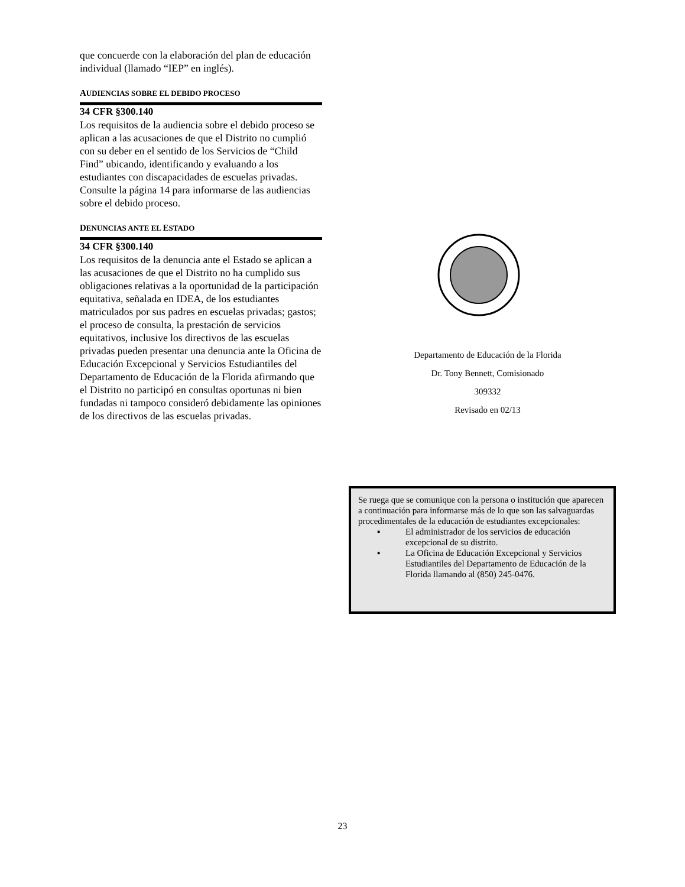que concuerde con la elaboración del plan de educación individual (llamado “IEP” en inglés).
AUDIENCIAS SOBRE EL DEBIDO PROCESO
34 CFR §300.140
Los requisitos de la audiencia sobre el debido proceso se aplican a las acusaciones de que el Distrito no cumplió con su deber en el sentido de los Servicios de “Child Find” ubicando, identificando y evaluando a los estudiantes con discapacidades de escuelas privadas. Consulte la página 14 para informarse de las audiencias sobre el debido proceso.
DENUNCIAS ANTE EL ESTADO
34 CFR §300.140
Los requisitos de la denuncia ante el Estado se aplican a las acusaciones de que el Distrito no ha cumplido sus obligaciones relativas a la oportunidad de la participación equitativa, señalada en IDEA, de los estudiantes matriculados por sus padres en escuelas privadas; gastos; el proceso de consulta, la prestación de servicios equitativos, inclusive los directivos de las escuelas privadas pueden presentar una denuncia ante la Oficina de Educación Excepcional y Servicios Estudiantiles del Departamento de Educación de la Florida afirmando que el Distrito no participó en consultas oportunas ni bien fundadas ni tampoco consideró debidamente las opiniones de los directivos de las escuelas privadas.
Departamento de Educación de la Florida
Dr. Tony Bennett, Comisionado
309332
Revisado en 02/13
Se ruega que se comunique con la persona o institución que aparecen a continuación para informarse más de lo que son las salvaguardas procedimentales de la educación de estudiantes excepcionales:
▪ El administrador de los servicios de educación excepcional de su distrito.
▪ La Oficina de Educación Excepcional y Servicios Estudiantiles del Departamento de Educación de la Florida llamando al (850) 245-0476.
23